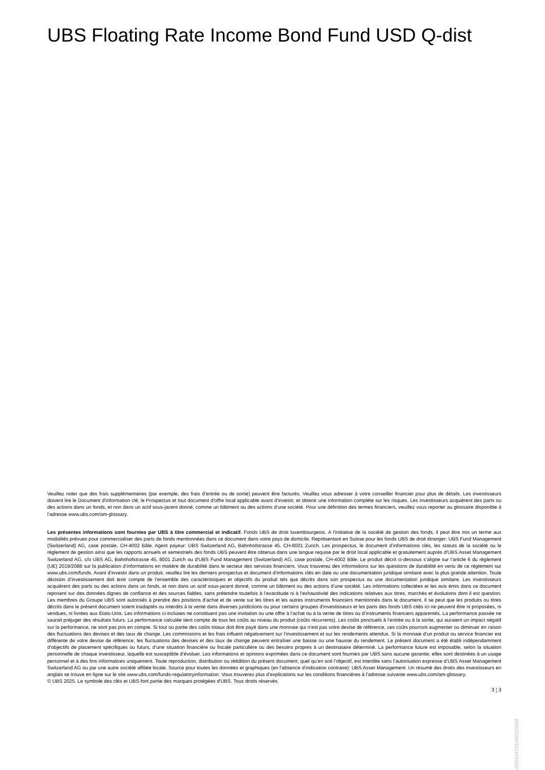UBS Floating Rate Income Bond Fund USD Q-dist
Veuillez noter que des frais supplémentaires (par exemple, des frais d’entrée ou de sortie) peuvent être facturés. Veuillez vous adresser à votre conseiller financier pour plus de détails. Les investisseurs doivent lire le Document d’information clé, le Prospectus et tout document d'offre local applicable avant d'investir, et obtenir une information complète sur les risques. Les investisseurs acquièrent des parts ou des actions dans un fonds, et non dans un actif sous-jacent donné, comme un bâtiment ou des actions d’une société. Pour une définition des termes financiers, veuillez vous reporter au glossaire disponible à l’adresse www.ubs.com/am-glossary.
Les présentes informations sont fournies par UBS à titre commercial et indicatif. Fonds UBS de droit luxembourgeois. A l’initiative de la société de gestion des fonds, il peut être mis un terme aux modalités prévues pour commercialiser des parts de fonds mentionnées dans ce document dans votre pays de domicile. Représentant en Suisse pour les fonds UBS de droit étranger: UBS Fund Management (Switzerland) AG, case postale, CH-4002 Bâle. Agent payeur: UBS Switzerland AG, Bahnhofstrasse 45, CH-8001 Zurich. Les prospectus, le document d’informations clés, les statuts de la société ou le règlement de gestion ainsi que les rapports annuels et semestriels des fonds UBS peuvent être obtenus dans une langue requise par le droit local applicable et gratuitement auprès d'UBS Asset Management Switzerland AG, c/o UBS AG, Bahnhofstrasse 45, 8001 Zurich ou d'UBS Fund Management (Switzerland) AG, case postale, CH-4002 Bâle. Le produit décrit ci-dessous s’aligne sur l’article 6 du règlement (UE) 2019/2088 sur la publication d’informations en matière de durabilité dans le secteur des services financiers. Vous trouverez des informations sur les questions de durabilité en vertu de ce règlement sur www.ubs.com/funds. Avant d’investir dans un produit, veuillez lire les derniers prospectus et document d’informations clés en date ou une documentation juridique similaire avec la plus grande attention. Toute décision d’investissement doit tenir compte de l’ensemble des caractéristiques et objectifs du produit tels que décrits dans son prospectus ou une documentation juridique similaire. Les investisseurs acquièrent des parts ou des actions dans un fonds, et non dans un actif sous-jacent donné, comme un bâtiment ou des actions d’une société. Les informations collectées et les avis émis dans ce document reposent sur des données dignes de confiance et des sources fiables, sans prétendre toutefois à l’exactitude ni à l’exhaustivité des indications relatives aux titres, marchés et évolutions dont il est question. Les membres du Groupe UBS sont autorisés à prendre des positions d’achat et de vente sur les titres et les autres instruments financiers mentionnés dans le document. Il se peut que les produits ou titres décrits dans le présent document soient inadaptés ou interdits à la vente dans diverses juridictions ou pour certains groupes d’investisseurs et les parts des fonds UBS cités ici ne peuvent être ni proposées, ni vendues, ni livrées aux Etats-Unis. Les informations ci-incluses ne constituent pas une invitation ou une offre à l’achat ou à la vente de titres ou d’instruments financiers apparentés. La performance passée ne saurait préjuger des résultats futurs. La performance calculée tient compte de tous les coûts au niveau du produit (coûts récurrents). Les coûts ponctuels à l’entrée ou à la sortie, qui auraient un impact négatif sur la performance, ne sont pas pris en compte. Si tout ou partie des coûts totaux doit être payé dans une monnaie qui n’est pas votre devise de référence, ces coûts pourront augmenter ou diminuer en raison des fluctuations des devises et des taux de change. Les commissions et les frais influent négativement sur l’investissement et sur les rendements attendus. Si la monnaie d’un produit ou service financier est différente de votre devise de référence, les fluctuations des devises et des taux de change peuvent entraîner une baisse ou une hausse du rendement. Le présent document a été établi indépendamment d’objectifs de placement spécifiques ou futurs, d’une situation financière ou fiscale particulière ou des besoins propres à un destinataire déterminé. La performance future est imposable, selon la situation personnelle de chaque investisseur, laquelle est susceptible d’évoluer. Les informations et opinions exprimées dans ce document sont fournies par UBS sans aucune garantie; elles sont destinées à un usage personnel et à des fins informatives uniquement. Toute reproduction, distribution ou réédition du présent document, quel qu’en soit l’objectif, est interdite sans l’autorisation expresse d’UBS Asset Management Switzerland AG ou par une autre société affiliée locale. Source pour toutes les données et graphiques (en l’absence d’indication contraire): UBS Asset Management. Un résumé des droits des investisseurs en anglais se trouve en ligne sur le site www.ubs.com/funds-regulatoryinformation. Vous trouverez plus d’explications sur les conditions financières à l’adresse suivante www.ubs.com/am-glossary.
© UBS 2025. Le symbole des clés et UBS font partie des marques protégées d'UBS. Tous droits réservés.
3 ¦ 3
1000104731I00010439